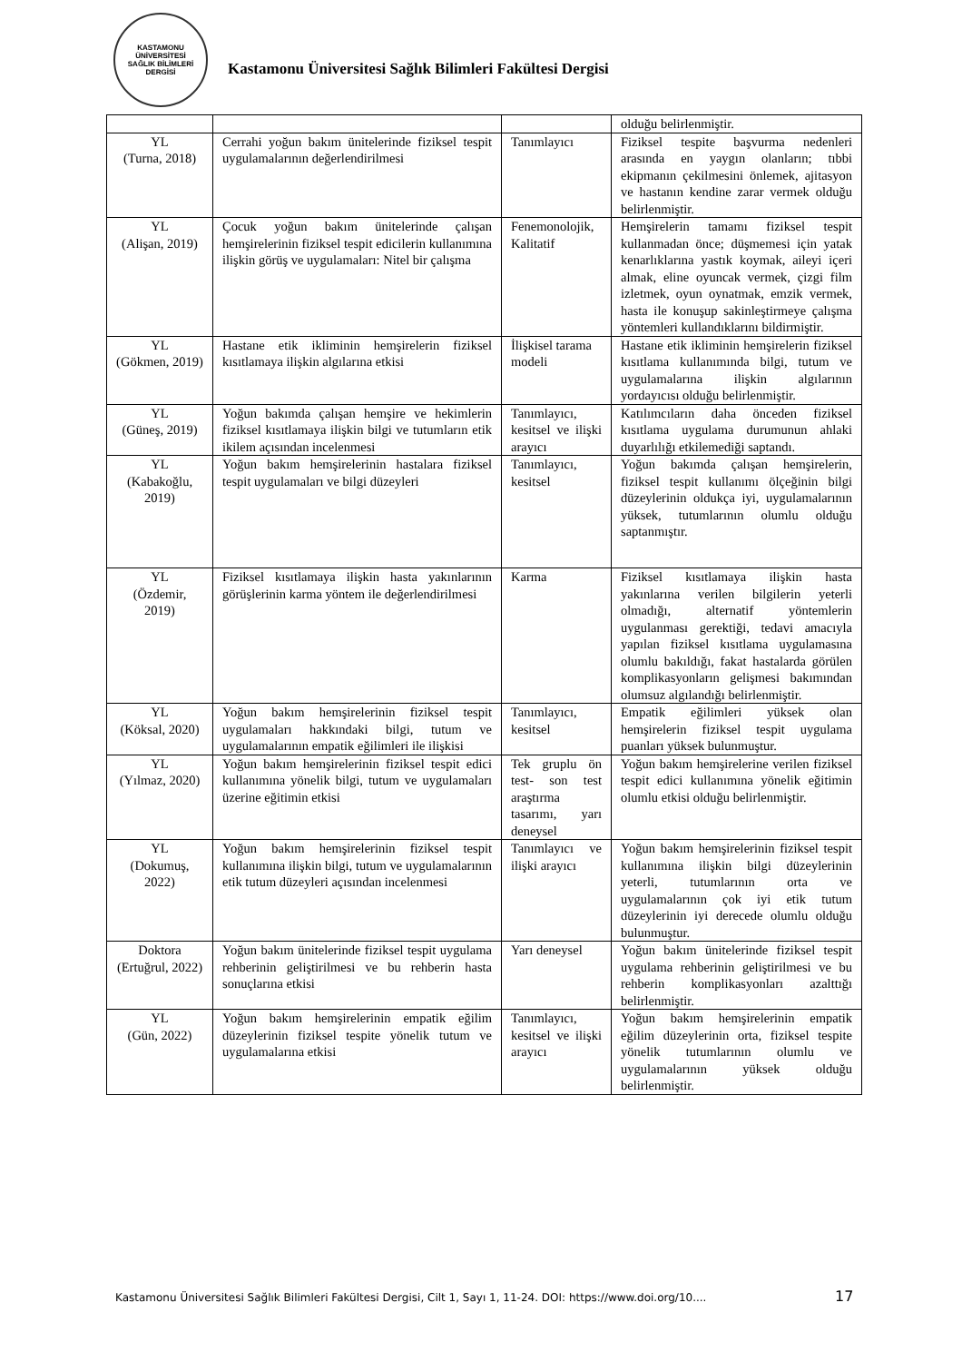KASTAMONU ÜNİVERSİTESİ
SAĞLIK BİLİMLERİ DERGİSİ
Kastamonu Üniversitesi Sağlık Bilimleri Fakültesi Dergisi
| | | | olduğu belirlenmiştir. |
| YL (Turna, 2018) | Cerrahi yoğun bakım ünitelerinde fiziksel tespit uygulamalarının değerlendirilmesi | Tanımlayıcı | Fiziksel tespite başvurma nedenleri arasında en yaygın olanların; tıbbi ekipmanın çekilmesini önlemek, ajitasyon ve hastanın kendine zarar vermek olduğu belirlenmiştir. |
| YL (Alişan, 2019) | Çocuk yoğun bakım ünitelerinde çalışan hemşirelerinin fiziksel tespit edicilerin kullanımına ilişkin görüş ve uygulamaları: Nitel bir çalışma | Fenemonolojik, Kalitatif | Hemşirelerin tamamı fiziksel tespit kullanmadan önce; düşmemesi için yatak kenarlıklarına yastık koymak, aileyi içeri almak, eline oyuncak vermek, çizgi film izletmek, oyun oynatmak, emzik vermek, hasta ile konuşup sakinleştirmeye çalışma yöntemleri kullandıklarını bildirmiştir. |
| YL (Gökmen, 2019) | Hastane etik ikliminin hemşirelerin fiziksel kısıtlamaya ilişkin algılarına etkisi | İlişkisel tarama modeli | Hastane etik ikliminin hemşirelerin fiziksel kısıtlama kullanımında bilgi, tutum ve uygulamalarına ilişkin algılarının yordayıcısı olduğu belirlenmiştir. |
| YL (Güneş, 2019) | Yoğun bakımda çalışan hemşire ve hekimlerin fiziksel kısıtlamaya ilişkin bilgi ve tutumların etik ikilem açısından incelenmesi | Tanımlayıcı, kesitsel ve ilişki arayıcı | Katılımcıların daha önceden fiziksel kısıtlama uygulama durumunun ahlaki duyarlılığı etkilemediği saptandı. |
| YL (Kabakoğlu, 2019) | Yoğun bakım hemşirelerinin hastalara fiziksel tespit uygulamaları ve bilgi düzeyleri | Tanımlayıcı, kesitsel | Yoğun bakımda çalışan hemşirelerin, fiziksel tespit kullanımı ölçeğinin bilgi düzeylerinin oldukça iyi, uygulamalarının yüksek, tutumlarının olumlu olduğu saptanmıştır. |
| YL (Özdemir, 2019) | Fiziksel kısıtlamaya ilişkin hasta yakınlarının görüşlerinin karma yöntem ile değerlendirilmesi | Karma | Fiziksel kısıtlamaya ilişkin hasta yakınlarına verilen bilgilerin yeterli olmadığı, alternatif yöntemlerin uygulanması gerektiği, tedavi amacıyla yapılan fiziksel kısıtlama uygulamasına olumlu bakıldığı, fakat hastalarda görülen komplikasyonların gelişmesi bakımından olumsuz algılandığı belirlenmiştir. |
| YL (Köksal, 2020) | Yoğun bakım hemşirelerinin fiziksel tespit uygulamaları hakkındaki bilgi, tutum ve uygulamalarının empatik eğilimleri ile ilişkisi | Tanımlayıcı, kesitsel | Empatik eğilimleri yüksek olan hemşirelerin fiziksel tespit uygulama puanları yüksek bulunmuştur. |
| YL (Yılmaz, 2020) | Yoğun bakım hemşirelerinin fiziksel tespit edici kullanımına yönelik bilgi, tutum ve uygulamaları üzerine eğitimin etkisi | Tek gruplu ön test- son test araştırma tasarımı, yarı deneysel | Yoğun bakım hemşirelerine verilen fiziksel tespit edici kullanımına yönelik eğitimin olumlu etkisi olduğu belirlenmiştir. |
| YL (Dokumuş, 2022) | Yoğun bakım hemşirelerinin fiziksel tespit kullanımına ilişkin bilgi, tutum ve uygulamalarının etik tutum düzeyleri açısından incelenmesi | Tanımlayıcı ve ilişki arayıcı | Yoğun bakım hemşirelerinin fiziksel tespit kullanımına ilişkin bilgi düzeylerinin yeterli, tutumlarının orta ve uygulamalarının çok iyi etik tutum düzeylerinin iyi derecede olumlu olduğu bulunmuştur. |
| Doktora (Ertuğrul, 2022) | Yoğun bakım ünitelerinde fiziksel tespit uygulama rehberinin geliştirilmesi ve bu rehberin hasta sonuçlarına etkisi | Yarı deneysel | Yoğun bakım ünitelerinde fiziksel tespit uygulama rehberinin geliştirilmesi ve bu rehberin komplikasyonları azalttığı belirlenmiştir. |
| YL (Gün, 2022) | Yoğun bakım hemşirelerinin empatik eğilim düzeylerinin fiziksel tespite yönelik tutum ve uygulamalarına etkisi | Tanımlayıcı, kesitsel ve ilişki arayıcı | Yoğun bakım hemşirelerinin empatik eğilim düzeylerinin orta, fiziksel tespite yönelik tutumlarının olumlu ve uygulamalarının yüksek olduğu belirlenmiştir. |
Kastamonu Üniversitesi Sağlık Bilimleri Fakültesi Dergisi, Cilt 1, Sayı 1, 11-24. DOI: https://www.doi.org/10....
17